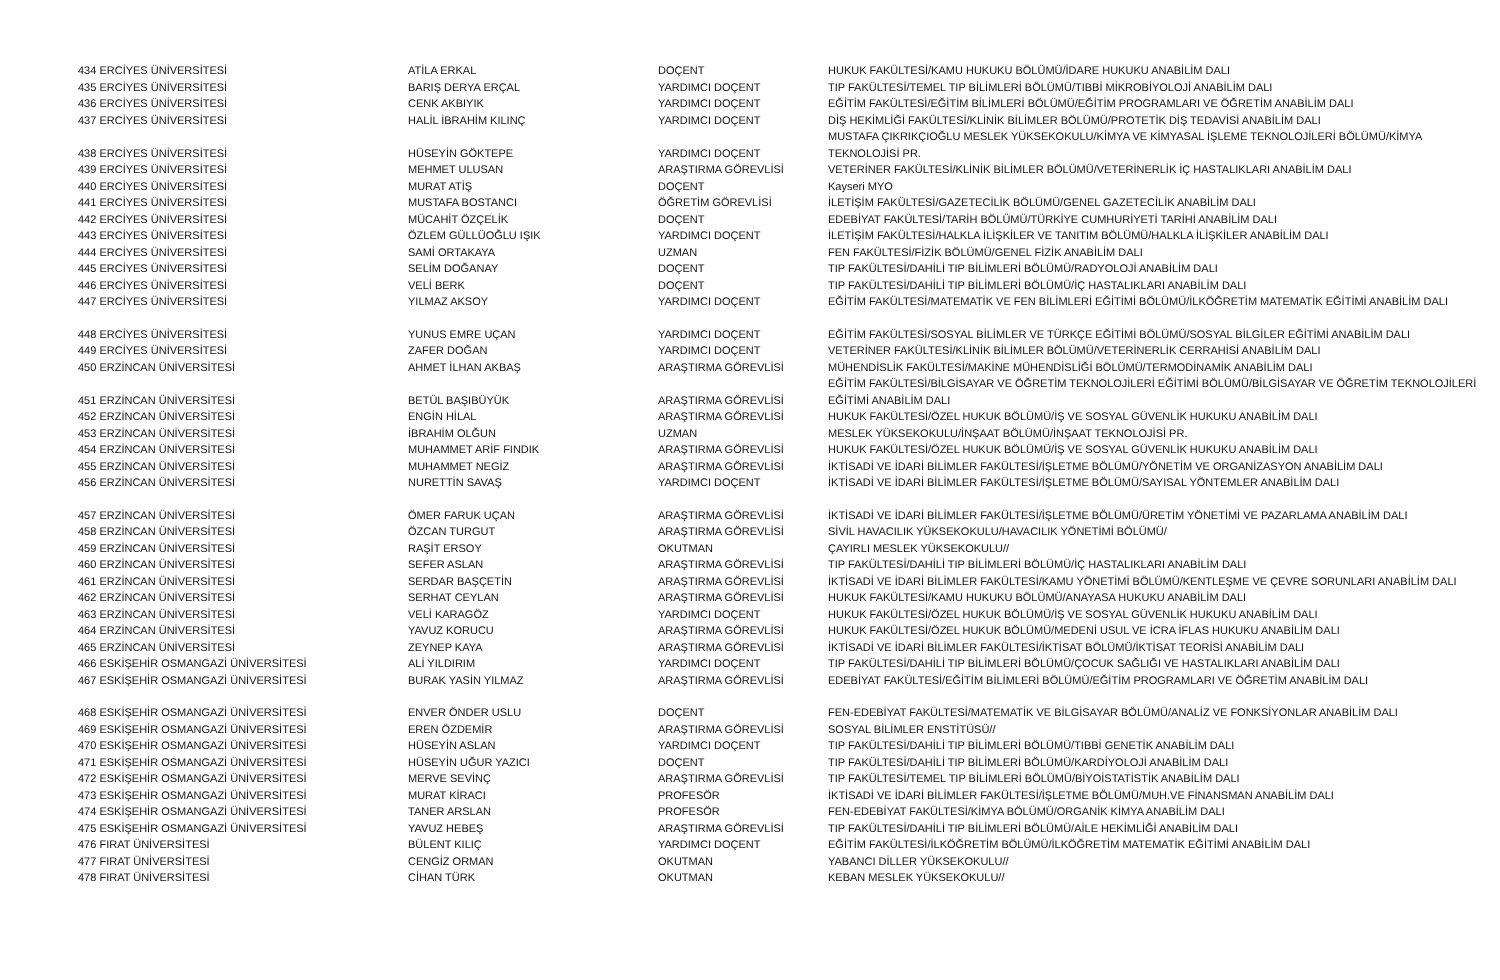| 434 ERCİYES ÜNİVERSİTESİ | ATİLA ERKAL | DOÇENT | HUKUK FAKÜLTESİ/KAMU HUKUKU BÖLÜMÜ/İDARE HUKUKU ANABİLİM DALI |
| 435 ERCİYES ÜNİVERSİTESİ | BARIŞ DERYA ERÇAL | YARDIMCI DOÇENT | TIP FAKÜLTESİ/TEMEL TIP BİLİMLERİ BÖLÜMÜ/TIBBİ MİKROBİYOLOJİ ANABİLİM DALI |
| 436 ERCİYES ÜNİVERSİTESİ | CENK AKBIYIK | YARDIMCI DOÇENT | EĞİTİM FAKÜLTESİ/EĞİTİM BİLİMLERİ BÖLÜMÜ/EĞİTİM PROGRAMLARI VE ÖĞRETİM ANABİLİM DALI |
| 437 ERCİYES ÜNİVERSİTESİ | HALİL İBRAHİM KILINÇ | YARDIMCI DOÇENT | DİŞ HEKİMLİĞİ FAKÜLTESİ/KLİNİK BİLİMLER BÖLÜMÜ/PROTETİK DİŞ TEDAVİSİ ANABİLİM DALI |
| 438 ERCİYES ÜNİVERSİTESİ | HÜSEYİN GÖKTEPE | YARDIMCI DOÇENT | MUSTAFA ÇIKRIKÇIOĞLU MESLEK YÜKSEKOKULU/KİMYA VE KİMYASAL İŞLEME TEKNOLOJİLERİ BÖLÜMÜ/KİMYA TEKNOLOJİSİ PR. |
| 439 ERCİYES ÜNİVERSİTESİ | MEHMET ULUSAN | ARAŞTIRMA GÖREVLİSİ | VETERİNER FAKÜLTESİ/KLİNİK BİLİMLER BÖLÜMÜ/VETERİNERLİK İÇ HASTALIKLARI ANABİLİM DALI |
| 440 ERCİYES ÜNİVERSİTESİ | MURAT ATİŞ | DOÇENT | Kayseri MYO |
| 441 ERCİYES ÜNİVERSİTESİ | MUSTAFA BOSTANCI | ÖĞRETİM GÖREVLİSİ | İLETİŞİM FAKÜLTESİ/GAZETECİLİK BÖLÜMÜ/GENEL GAZETECİLİK ANABİLİM DALI |
| 442 ERCİYES ÜNİVERSİTESİ | MÜCAHİT ÖZÇELİK | DOÇENT | EDEBİYAT FAKÜLTESİ/TARİH BÖLÜMÜ/TÜRKİYE CUMHURİYETİ TARİHİ ANABİLİM DALI |
| 443 ERCİYES ÜNİVERSİTESİ | ÖZLEM GÜLLÜOĞLU IŞIK | YARDIMCI DOÇENT | İLETİŞİM FAKÜLTESİ/HALKLA İLİŞKİLER VE TANITIM BÖLÜMÜ/HALKLA İLİŞKİLER ANABİLİM DALI |
| 444 ERCİYES ÜNİVERSİTESİ | SAMİ ORTAKAYA | UZMAN | FEN FAKÜLTESİ/FİZİK BÖLÜMÜ/GENEL FİZİK ANABİLİM DALI |
| 445 ERCİYES ÜNİVERSİTESİ | SELİM DOĞANAY | DOÇENT | TIP FAKÜLTESİ/DAHİLİ TIP BİLİMLERİ BÖLÜMÜ/RADYOLOJİ ANABİLİM DALI |
| 446 ERCİYES ÜNİVERSİTESİ | VELİ BERK | DOÇENT | TIP FAKÜLTESİ/DAHİLİ TIP BİLİMLERİ BÖLÜMÜ/İÇ HASTALIKLARI ANABİLİM DALI |
| 447 ERCİYES ÜNİVERSİTESİ | YILMAZ AKSOY | YARDIMCI DOÇENT | EĞİTİM FAKÜLTESİ/MATEMATİK VE FEN BİLİMLERİ EĞİTİMİ BÖLÜMÜ/İLKÖĞRETİM MATEMATİK EĞİTİMİ ANABİLİM DALI |
| 448 ERCİYES ÜNİVERSİTESİ | YUNUS EMRE UÇAN | YARDIMCI DOÇENT | EĞİTİM FAKÜLTESİ/SOSYAL BİLİMLER VE TÜRKÇE EĞİTİMİ BÖLÜMÜ/SOSYAL BİLGİLER EĞİTİMİ ANABİLİM DALI |
| 449 ERCİYES ÜNİVERSİTESİ | ZAFER DOĞAN | YARDIMCI DOÇENT | VETERİNER FAKÜLTESİ/KLİNİK BİLİMLER BÖLÜMÜ/VETERİNERLİK CERRAHİSİ ANABİLİM DALI |
| 450 ERZİNCAN ÜNİVERSİTESİ | AHMET İLHAN AKBAŞ | ARAŞTIRMA GÖREVLİSİ | MÜHENDİSLİK FAKÜLTESİ/MAKİNE MÜHENDİSLİĞİ BÖLÜMÜ/TERMODİNAMİK ANABİLİM DALI |
| 451 ERZİNCAN ÜNİVERSİTESİ | BETÜL BAŞIBÜYÜK | ARAŞTIRMA GÖREVLİSİ | EĞİTİM FAKÜLTESİ/BİLGİSAYAR VE ÖĞRETİM TEKNOLOJİLERİ EĞİTİMİ BÖLÜMÜ/BİLGİSAYAR VE ÖĞRETİM TEKNOLOJİLERİ EĞİTİMİ ANABİLİM DALI |
| 452 ERZİNCAN ÜNİVERSİTESİ | ENGİN HİLAL | ARAŞTIRMA GÖREVLİSİ | HUKUK FAKÜLTESİ/ÖZEL HUKUK BÖLÜMÜ/İŞ VE SOSYAL GÜVENLİK HUKUKU ANABİLİM DALI |
| 453 ERZİNCAN ÜNİVERSİTESİ | İBRAHİM OLĞUN | UZMAN | MESLEK YÜKSEKOKULU/İNŞAAT BÖLÜMÜ/İNŞAAT TEKNOLOJİSİ PR. |
| 454 ERZİNCAN ÜNİVERSİTESİ | MUHAMMET ARİF FINDIK | ARAŞTIRMA GÖREVLİSİ | HUKUK FAKÜLTESİ/ÖZEL HUKUK BÖLÜMÜ/İŞ VE SOSYAL GÜVENLİK HUKUKU ANABİLİM DALI |
| 455 ERZİNCAN ÜNİVERSİTESİ | MUHAMMET NEGİZ | ARAŞTIRMA GÖREVLİSİ | İKTİSADİ VE İDARİ BİLİMLER FAKÜLTESİ/İŞLETME BÖLÜMÜ/YÖNETİM VE ORGANİZASYON ANABİLİM DALI |
| 456 ERZİNCAN ÜNİVERSİTESİ | NURETTİN SAVAŞ | YARDIMCI DOÇENT | İKTİSADİ VE İDARİ BİLİMLER FAKÜLTESİ/İŞLETME BÖLÜMÜ/SAYISAL YÖNTEMLER ANABİLİM DALI |
| 457 ERZİNCAN ÜNİVERSİTESİ | ÖMER FARUK UÇAN | ARAŞTIRMA GÖREVLİSİ | İKTİSADİ VE İDARİ BİLİMLER FAKÜLTESİ/İŞLETME BÖLÜMÜ/ÜRETİM YÖNETİMİ VE PAZARLAMA ANABİLİM DALI |
| 458 ERZİNCAN ÜNİVERSİTESİ | ÖZCAN TURGUT | ARAŞTIRMA GÖREVLİSİ | SİVİL HAVACILIK YÜKSEKOKULU/HAVACILIK YÖNETİMİ BÖLÜMÜ/ |
| 459 ERZİNCAN ÜNİVERSİTESİ | RAŞİT ERSOY | OKUTMAN | ÇAYIRLI MESLEK YÜKSEKOKULU// |
| 460 ERZİNCAN ÜNİVERSİTESİ | SEFER ASLAN | ARAŞTIRMA GÖREVLİSİ | TIP FAKÜLTESİ/DAHİLİ TIP BİLİMLERİ BÖLÜMÜ/İÇ HASTALIKLARI ANABİLİM DALI |
| 461 ERZİNCAN ÜNİVERSİTESİ | SERDAR BAŞÇETİN | ARAŞTIRMA GÖREVLİSİ | İKTİSADİ VE İDARİ BİLİMLER FAKÜLTESİ/KAMU YÖNETİMİ BÖLÜMÜ/KENTLEŞME VE ÇEVRE SORUNLARI ANABİLİM DALI |
| 462 ERZİNCAN ÜNİVERSİTESİ | SERHAT CEYLAN | ARAŞTIRMA GÖREVLİSİ | HUKUK FAKÜLTESİ/KAMU HUKUKU BÖLÜMÜ/ANAYASA HUKUKU ANABİLİM DALI |
| 463 ERZİNCAN ÜNİVERSİTESİ | VELİ KARAGÖZ | YARDIMCI DOÇENT | HUKUK FAKÜLTESİ/ÖZEL HUKUK BÖLÜMÜ/İŞ VE SOSYAL GÜVENLİK HUKUKU ANABİLİM DALI |
| 464 ERZİNCAN ÜNİVERSİTESİ | YAVUZ KORUCU | ARAŞTIRMA GÖREVLİSİ | HUKUK FAKÜLTESİ/ÖZEL HUKUK BÖLÜMÜ/MEDENİ USUL VE İCRA İFLAS HUKUKU ANABİLİM DALI |
| 465 ERZİNCAN ÜNİVERSİTESİ | ZEYNEP KAYA | ARAŞTIRMA GÖREVLİSİ | İKTİSADİ VE İDARİ BİLİMLER FAKÜLTESİ/İKTİSAT BÖLÜMÜ/İKTİSAT TEORİSİ ANABİLİM DALI |
| 466 ESKİŞEHİR OSMANGAZİ ÜNİVERSİTESİ | ALİ YILDIRIM | YARDIMCI DOÇENT | TIP FAKÜLTESİ/DAHİLİ TIP BİLİMLERİ BÖLÜMÜ/ÇOCUK SAĞLIĞI VE HASTALIKLARI ANABİLİM DALI |
| 467 ESKİŞEHİR OSMANGAZİ ÜNİVERSİTESİ | BURAK YASİN YILMAZ | ARAŞTIRMA GÖREVLİSİ | EDEBİYAT FAKÜLTESİ/EĞİTİM BİLİMLERİ BÖLÜMÜ/EĞİTİM PROGRAMLARI VE ÖĞRETİM ANABİLİM DALI |
| 468 ESKİŞEHİR OSMANGAZİ ÜNİVERSİTESİ | ENVER ÖNDER USLU | DOÇENT | FEN-EDEBİYAT FAKÜLTESİ/MATEMATİK VE BİLGİSAYAR BÖLÜMÜ/ANALİZ VE FONKSİYONLAR ANABİLİM DALI |
| 469 ESKİŞEHİR OSMANGAZİ ÜNİVERSİTESİ | EREN ÖZDEMİR | ARAŞTIRMA GÖREVLİSİ | SOSYAL BİLİMLER ENSTİTÜSÜ// |
| 470 ESKİŞEHİR OSMANGAZİ ÜNİVERSİTESİ | HÜSEYİN ASLAN | YARDIMCI DOÇENT | TIP FAKÜLTESİ/DAHİLİ TIP BİLİMLERİ BÖLÜMÜ/TIBBİ GENETİK ANABİLİM DALI |
| 471 ESKİŞEHİR OSMANGAZİ ÜNİVERSİTESİ | HÜSEYİN UĞUR YAZICI | DOÇENT | TIP FAKÜLTESİ/DAHİLİ TIP BİLİMLERİ BÖLÜMÜ/KARDİYOLOJİ ANABİLİM DALI |
| 472 ESKİŞEHİR OSMANGAZİ ÜNİVERSİTESİ | MERVE SEVİNÇ | ARAŞTIRMA GÖREVLİSİ | TIP FAKÜLTESİ/TEMEL TIP BİLİMLERİ BÖLÜMÜ/BİYOİSTATİSTİK ANABİLİM DALI |
| 473 ESKİŞEHİR OSMANGAZİ ÜNİVERSİTESİ | MURAT KİRACI | PROFESÖR | İKTİSADİ VE İDARİ BİLİMLER FAKÜLTESİ/İŞLETME BÖLÜMÜ/MUH.VE FİNANSMAN ANABİLİM DALI |
| 474 ESKİŞEHİR OSMANGAZİ ÜNİVERSİTESİ | TANER ARSLAN | PROFESÖR | FEN-EDEBİYAT FAKÜLTESİ/KİMYA BÖLÜMÜ/ORGANİK KİMYA ANABİLİM DALI |
| 475 ESKİŞEHİR OSMANGAZİ ÜNİVERSİTESİ | YAVUZ HEBEŞ | ARAŞTIRMA GÖREVLİSİ | TIP FAKÜLTESİ/DAHİLİ TIP BİLİMLERİ BÖLÜMÜ/AİLE HEKİMLİĞİ ANABİLİM DALI |
| 476 FIRAT ÜNİVERSİTESİ | BÜLENT KILIÇ | YARDIMCI DOÇENT | EĞİTİM FAKÜLTESİ/İLKÖĞRETİM BÖLÜMÜ/İLKÖĞRETİM MATEMATİK EĞİTİMİ ANABİLİM DALI |
| 477 FIRAT ÜNİVERSİTESİ | CENGİZ ORMAN | OKUTMAN | YABANCI DİLLER YÜKSEKOKULU// |
| 478 FIRAT ÜNİVERSİTESİ | CİHAN TÜRK | OKUTMAN | KEBAN MESLEK YÜKSEKOKULU// |